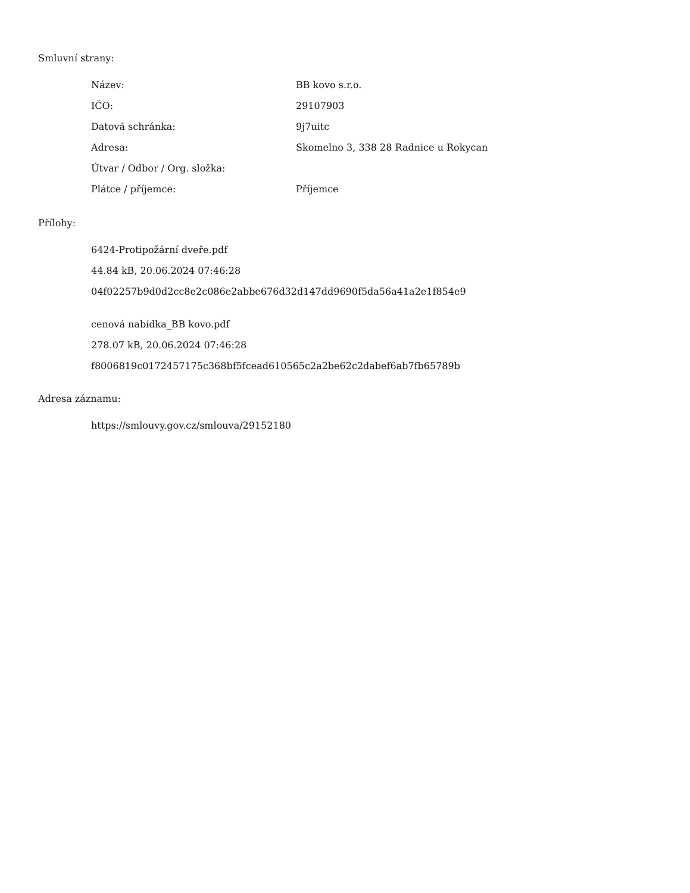Smluvní strany:
| Název: | BB kovo s.r.o. |
| IČO: | 29107903 |
| Datová schránka: | 9j7uitc |
| Adresa: | Skomelno 3, 338 28 Radnice u Rokycan |
| Útvar / Odbor / Org. složka: | |
| Plátce / příjemce: | Příjemce |
Přílohy:
6424-Protipožární dveře.pdf
44.84 kB, 20.06.2024 07:46:28
04f02257b9d0d2cc8e2c086e2abbe676d32d147dd9690f5da56a41a2e1f854e9
cenová nabídka_BB kovo.pdf
278.07 kB, 20.06.2024 07:46:28
f8006819c0172457175c368bf5fcead610565c2a2be62c2dabef6ab7fb65789b
Adresa záznamu:
https://smlouvy.gov.cz/smlouva/29152180